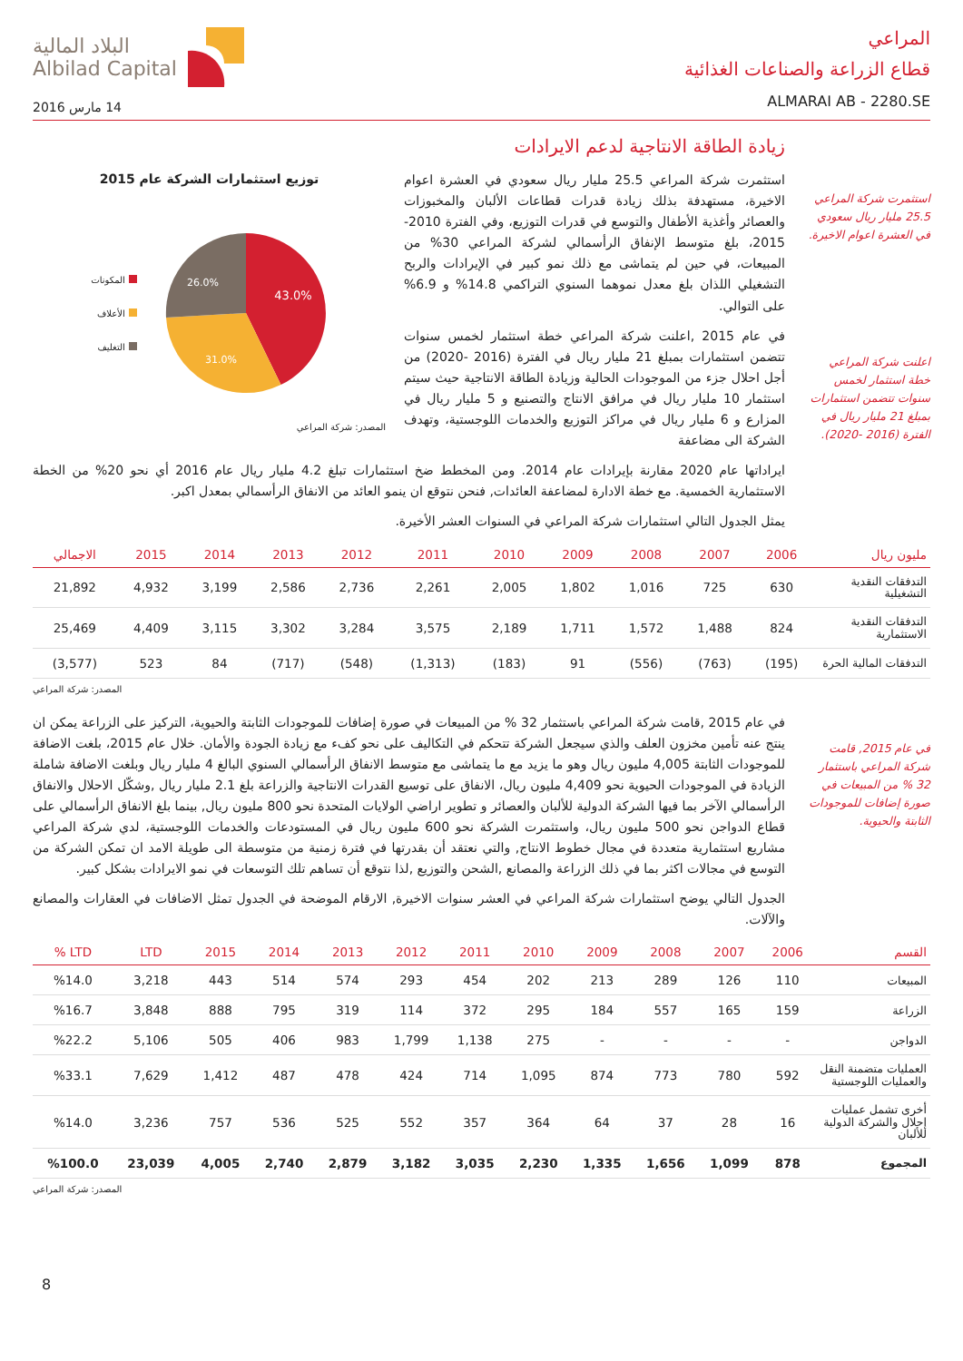المراعي
قطاع الزراعة والصناعات الغذائية
ALMARAI AB - 2280.SE
البلاد المالية
Albilad Capital
14 مارس 2016
استثمرت شركة المراعي 25.5 مليار ريال سعودي في العشرة اعوام الاخيرة.
اعلنت شركة المراعي خطة استثمار لخمس سنوات تتضمن استثمارات بمبلغ 21 مليار ريال في الفترة (2016 -2020).
زيادة الطاقة الانتاجية لدعم الايرادات
استثمرت شركة المراعي 25.5 مليار ريال سعودي في العشرة اعوام الاخيرة، مستهدفة بذلك زيادة قدرات قطاعات الألبان والمخبوزات والعصائر وأغذية الأطفال والتوسع في قدرات التوزيع، وفي الفترة 2010-2015، بلغ متوسط الإنفاق الرأسمالي لشركة المراعي 30% من المبيعات، في حين لم يتماشى مع ذلك نمو كبير في الإيرادات والربح التشغيلي اللذان بلغ معدل نموهما السنوي التراكمي 14.8% و 6.9% على التوالي.
في عام 2015 ,اعلنت شركة المراعي خطة استثمار لخمس سنوات تتضمن استثمارات بمبلغ 21 مليار ريال في الفترة (2016 -2020) من أجل احلال جزء من الموجودات الحالية وزيادة الطاقة الانتاجية حيث سيتم استثمار 10 مليار ريال في مرافق الانتاج والتصنيع و 5 مليار ريال في المزارع و 6 مليار ريال في مراكز التوزيع والخدمات اللوجستية، وتهدف الشركة الى مضاعفة
توزيع استثمارات الشركة عام 2015
المكونات
الأعلاف
التغليف
43.0%
31.0%
26.0%
المصدر: شركة المراعي
ايراداتها عام 2020 مقارنة بإيرادات عام 2014. ومن المخطط ضخ استثمارات تبلغ 4.2 مليار ريال عام 2016 أي نحو 20% من الخطة الاستثمارية الخمسية. مع خطة الادارة لمضاعفة العائدات, فنحن نتوقع ان ينمو العائد من الانفاق الرأسمالي بمعدل اكبر.
يمثل الجدول التالي استثمارات شركة المراعي في السنوات العشر الأخيرة.
| مليون ريال | 2006 | 2007 | 2008 | 2009 | 2010 | 2011 | 2012 | 2013 | 2014 | 2015 | الاجمالي |
| --- | --- | --- | --- | --- | --- | --- | --- | --- | --- | --- | --- |
| التدفقات النقدية التشغيلية | 630 | 725 | 1,016 | 1,802 | 2,005 | 2,261 | 2,736 | 2,586 | 3,199 | 4,932 | 21,892 |
| التدفقات النقدية الاستثمارية | 824 | 1,488 | 1,572 | 1,711 | 2,189 | 3,575 | 3,284 | 3,302 | 3,115 | 4,409 | 25,469 |
| التدفقات المالية الحرة | (195) | (763) | (556) | 91 | (183) | (1,313) | (548) | (717) | 84 | 523 | (3,577) |
المصدر: شركة المراعي
في عام 2015, قامت شركة المراعي باستثمار 32 % من المبيعات في صورة إضافات للموجودات الثابتة والحيوية.
في عام 2015 ,قامت شركة المراعي باستثمار 32 % من المبيعات في صورة إضافات للموجودات الثابتة والحيوية، التركيز على الزراعة يمكن ان ينتج عنه تأمين مخزون العلف والذي سيجعل الشركة تتحكم في التكاليف على نحو كفء مع زيادة الجودة والأمان. خلال عام 2015، بلغت الاضافة للموجودات الثابتة 4,005 مليون ريال وهو ما يزيد مع ما يتماشى مع متوسط الانفاق الرأسمالي السنوي البالغ 4 مليار ريال وبلغت الاضافة شاملة الزيادة في الموجودات الحيوية نحو 4,409 مليون ريال، الانفاق على توسيع القدرات الانتاجية والزراعة بلغ 2.1 مليار ريال ,وشكّل الاحلال والانفاق الرأسمالي الآخر بما فيها الشركة الدولية للألبان والعصائر و تطوير اراضي الولايات المتحدة نحو 800 مليون ريال, بينما بلغ الانفاق الرأسمالي على قطاع الدواجن نحو 500 مليون ريال، واستثمرت الشركة نحو 600 مليون ريال في المستودعات والخدمات اللوجستية، لدي شركة المراعي مشاريع استثمارية متعددة في مجال خطوط الانتاج, والتي نعتقد أن بقدرتها في فترة زمنية من متوسطة الى طويلة الامد ان تمكن الشركة من التوسع في مجالات اكثر بما في ذلك الزراعة والمصانع ,الشحن والتوزيع ,لذا نتوقع أن تساهم تلك التوسعات في نمو الايرادات بشكل كبير.
الجدول التالي يوضح استثمارات شركة المراعي في العشر سنوات الاخيرة, الارقام الموضحة في الجدول تمثل الاضافات في العقارات والمصانع والآلات.
| القسم | 2006 | 2007 | 2008 | 2009 | 2010 | 2011 | 2012 | 2013 | 2014 | 2015 | LTD | LTD % |
| --- | --- | --- | --- | --- | --- | --- | --- | --- | --- | --- | --- | --- |
| المبيعات | 110 | 126 | 289 | 213 | 202 | 454 | 293 | 574 | 514 | 443 | 3,218 | %14.0 |
| الزراعة | 159 | 165 | 557 | 184 | 295 | 372 | 114 | 319 | 795 | 888 | 3,848 | %16.7 |
| الدواجن | - | - | - | - | 275 | 1,138 | 1,799 | 983 | 406 | 505 | 5,106 | %22.2 |
| العمليات متضمنة النقل والعمليات اللوجستية | 592 | 780 | 773 | 874 | 1,095 | 714 | 424 | 478 | 487 | 1,412 | 7,629 | %33.1 |
| أخرى تشمل عمليات إحلال والشركة الدولية للألبان | 16 | 28 | 37 | 64 | 364 | 357 | 552 | 525 | 536 | 757 | 3,236 | %14.0 |
| المجموع | 878 | 1,099 | 1,656 | 1,335 | 2,230 | 3,035 | 3,182 | 2,879 | 2,740 | 4,005 | 23,039 | %100.0 |
المصدر: شركة المراعي
8